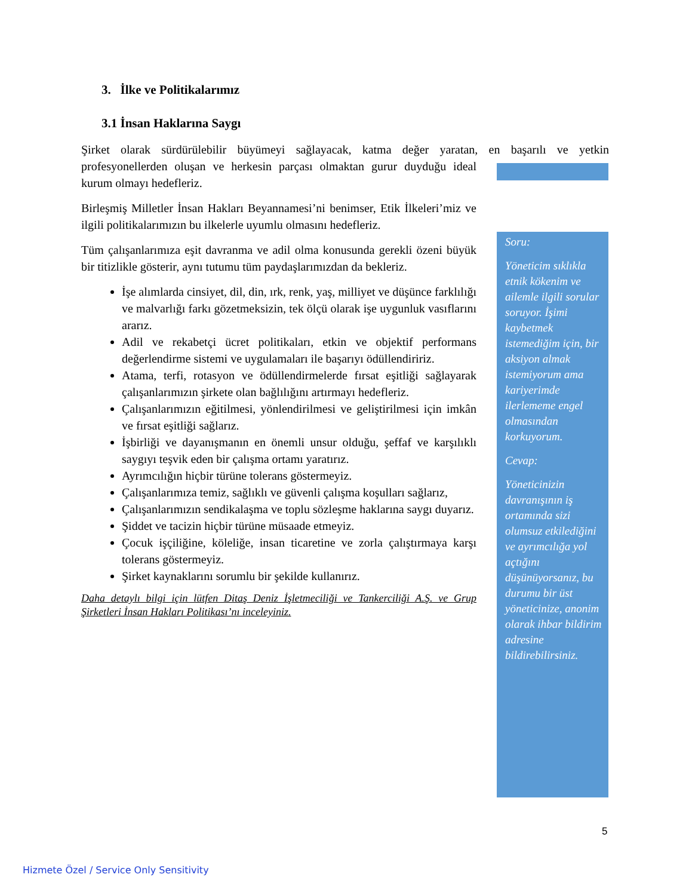3. İlke ve Politikalarımız
3.1 İnsan Haklarına Saygı
Şirket olarak sürdürülebilir büyümeyi sağlayacak, katma değer yaratan, en başarılı ve yetkin
profesyonellerden oluşan ve herkesin parçası olmaktan gurur duyduğu ideal kurum olmayı hedefleriz.
Birleşmiş Milletler İnsan Hakları Beyannamesi’ni benimser, Etik İlkeleri’miz ve ilgili politikalarımızın bu ilkelerle uyumlu olmasını hedefleriz.
Tüm çalışanlarımıza eşit davranma ve adil olma konusunda gerekli özeni büyük bir titizlikle gösterir, aynı tutumu tüm paydaşlarımızdan da bekleriz.
İşe alımlarda cinsiyet, dil, din, ırk, renk, yaş, milliyet ve düşünce farklılığı ve malvarlığı farkı gözetmeksizin, tek ölçü olarak işe uygunluk vasıflarını ararız.
Adil ve rekabetçi ücret politikaları, etkin ve objektif performans değerlendirme sistemi ve uygulamaları ile başarıyı ödüllendiririz.
Atama, terfi, rotasyon ve ödüllendirmelerde fırsat eşitliği sağlayarak çalışanlarımızın şirkete olan bağlılığını artırmayı hedefleriz.
Çalışanlarımızın eğitilmesi, yönlendirilmesi ve geliştirilmesi için imkân ve fırsat eşitliği sağlarız.
İşbirliği ve dayanışmanın en önemli unsur olduğu, şeffaf ve karşılıklı saygıyı teşvik eden bir çalışma ortamı yaratırız.
Ayrımcılığın hiçbir türüne tolerans göstermeyiz.
Çalışanlarımıza temiz, sağlıklı ve güvenli çalışma koşulları sağlarız,
Çalışanlarımızın sendikalaşma ve toplu sözleşme haklarına saygı duyarız.
Şiddet ve tacizin hiçbir türüne müsaade etmeyiz.
Çocuk işçiliğine, köleliğe, insan ticaretine ve zorla çalıştırmaya karşı tolerans göstermeyiz.
Şirket kaynaklarını sorumlu bir şekilde kullanırız.
Daha detaylı bilgi için lütfen Ditaş Deniz İşletmeciliği ve Tankerciliği A.Ş. ve Grup Şirketleri İnsan Hakları Politikası’nı inceleyiniz.
Soru:
Yöneticim sıklıkla etnik kökenim ve ailemle ilgili sorular soruyor. İşimi kaybetmek istemediğim için, bir aksiyon almak istemiyorum ama kariyerimde ilerlememe engel olmasından korkuyorum.
Cevap:
Yöneticinizin davranışının iş ortamında sizi olumsuz etkilediğini ve ayrımcılığa yol açtığını düşünüyorsanız, bu durumu bir üst yöneticinize, anonim olarak ihbar bildirim adresine bildirebilirsiniz.
5
Hizmete Özel / Service Only Sensitivity